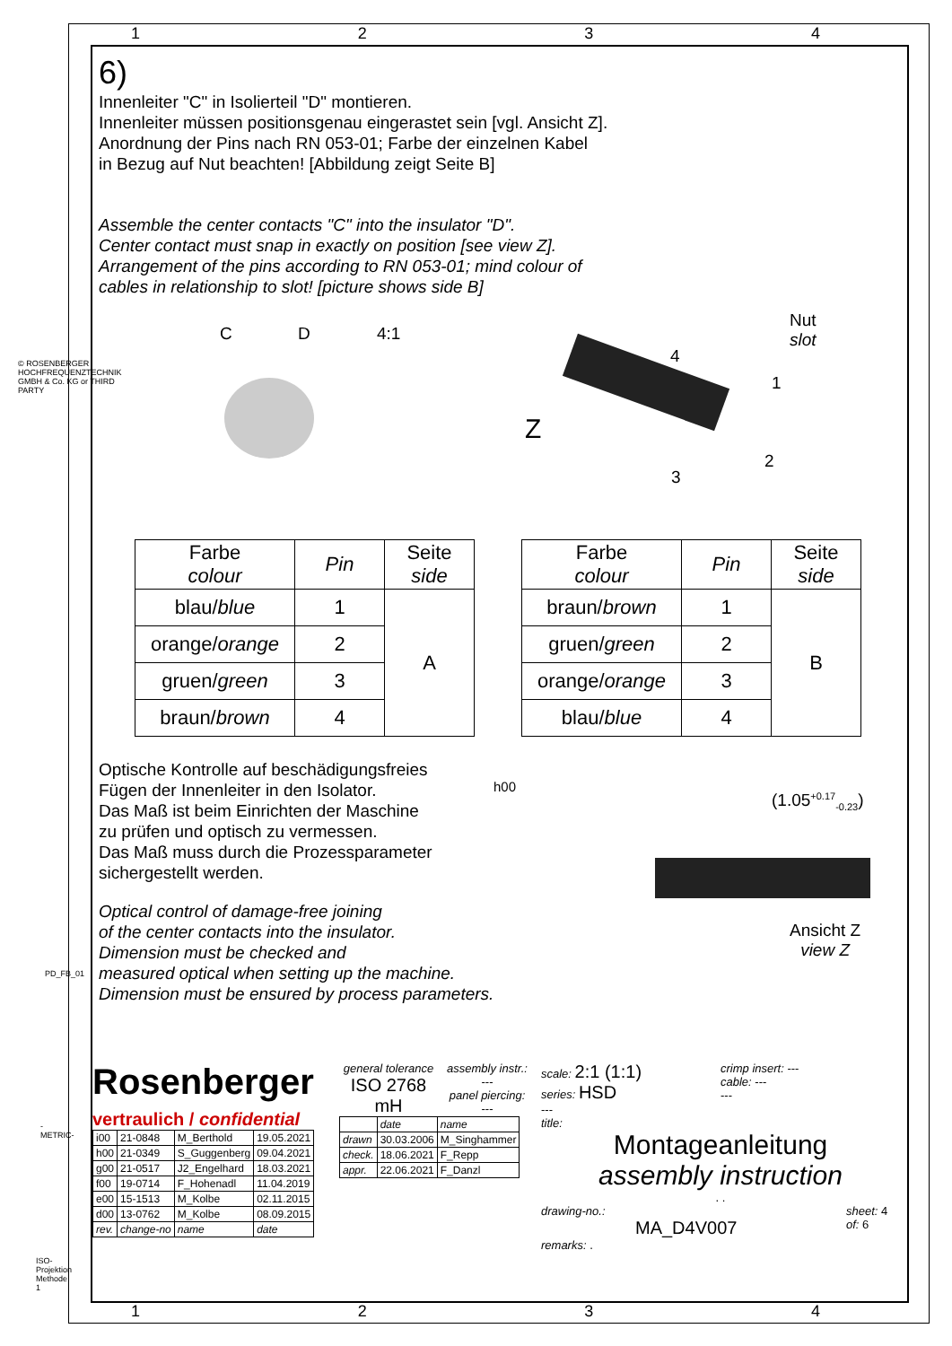1234
© ROSENBERGER HOCHFREQUENZTECHNIK GMBH & Co. KG or THIRD PARTY
PD_FB_01
-METRIC-
ISO-Projektion Methode 1
6)
Innenleiter "C" in Isolierteil "D" montieren.
Innenleiter müssen positionsgenau eingerastet sein [vgl. Ansicht Z].
Anordnung der Pins nach RN 053-01; Farbe der einzelnen Kabel
in Bezug auf Nut beachten! [Abbildung zeigt Seite B]
Assemble the center contacts "C" into the insulator "D".
Center contact must snap in exactly on position [see view Z].
Arrangement of the pins according to RN 053-01; mind colour of
cables in relationship to slot! [picture shows side B]
C D 4:1
Nut
slot
Z
4
1
2
3
| Farbe colour | Pin | Seite side |
| --- | --- | --- |
| blau/ blue | 1 | A |
| orange/ orange | 2 | |
| gruen/ green | 3 | |
| braun/ brown | 4 | |
| Farbe colour | Pin | Seite side |
| --- | --- | --- |
| braun/ brown | 1 | B |
| gruen/ green | 2 | |
| orange/ orange | 3 | |
| blau/ blue | 4 | |
Optische Kontrolle auf beschädigungsfreies
Fügen der Innenleiter in den Isolator.
Das Maß ist beim Einrichten der Maschine
zu prüfen und optisch zu vermessen.
Das Maß muss durch die Prozessparameter
sichergestellt werden.
Optical control of damage-free joining
of the center contacts into the insulator.
Dimension must be checked and
measured optical when setting up the machine.
Dimension must be ensured by process parameters.
h00
(1.05<sup>+0.17</sup><sub>-0.23</sub>)
Ansicht Z
view Z
Rosenberger
vertraulich / confidential
| i00 | 21-0848 | M_Berthold | 19.05.2021 |
| h00 | 21-0349 | S_Guggenberg | 09.04.2021 |
| g00 | 21-0517 | J2_Engelhard | 18.03.2021 |
| f00 | 19-0714 | F_Hohenadl | 11.04.2019 |
| e00 | 15-1513 | M_Kolbe | 02.11.2015 |
| d00 | 13-0762 | M_Kolbe | 08.09.2015 |
| rev. | change-no | name | date |
general tolerance
ISO 2768 mH
assembly instr.:
---
panel piercing:
---
| | date | name |
| drawn | 30.03.2006 | M_Singhammer |
| check. | 18.06.2021 | F_Repp |
| appr. | 22.06.2021 | F_Danzl |
scale: 2:1 (1:1)
series: HSD
---
crimp insert: ---
cable: ---
---
title:
Montageanleitung
assembly instruction
. .
drawing-no.:
MA_D4V007
sheet: 4
of: 6
remarks: .
1234